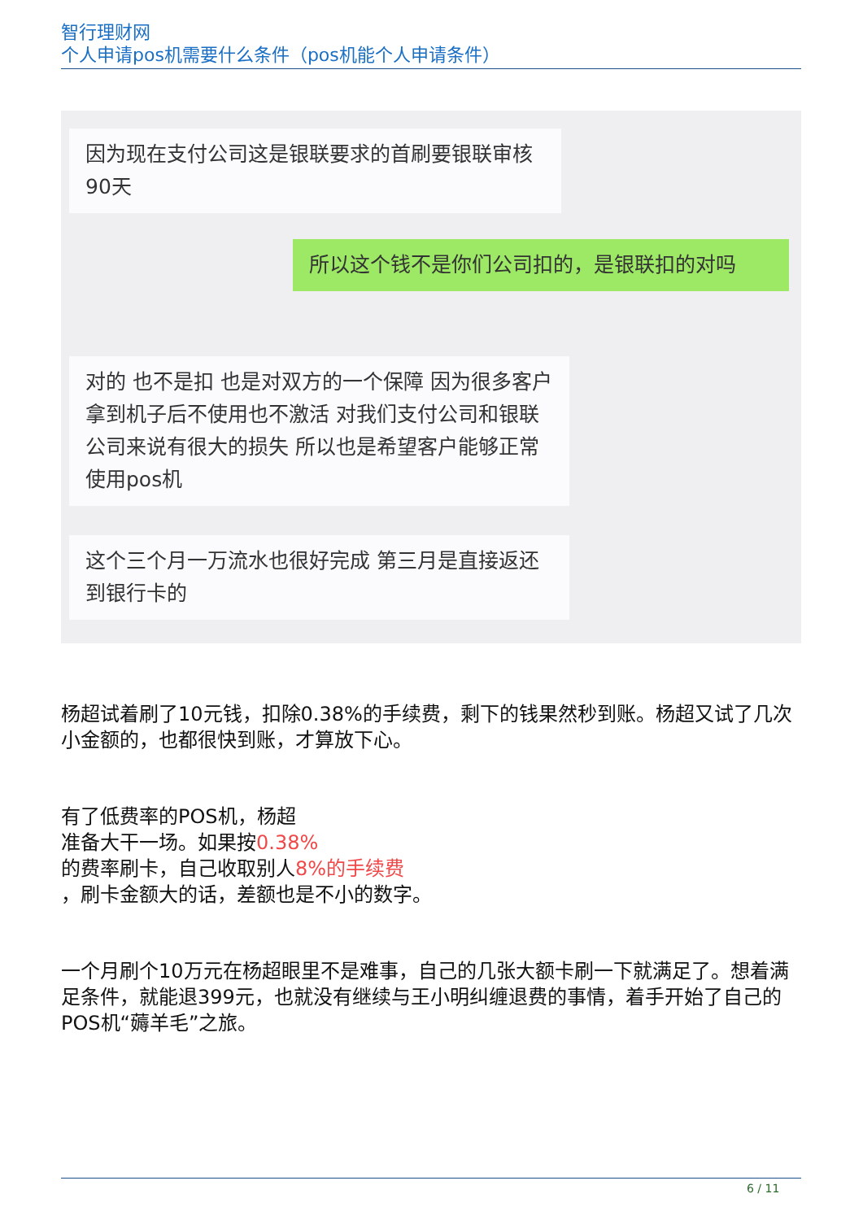智行理财网
个人申请pos机需要什么条件（pos机能个人申请条件）
因为现在支付公司这是银联要求的首刷要银联审核90天
所以这个钱不是你们公司扣的，是银联扣的对吗
对的 也不是扣 也是对双方的一个保障 因为很多客户拿到机子后不使用也不激活 对我们支付公司和银联公司来说有很大的损失 所以也是希望客户能够正常使用pos机
这个三个月一万流水也很好完成 第三月是直接返还到银行卡的
杨超试着刷了10元钱，扣除0.38%的手续费，剩下的钱果然秒到账。杨超又试了几次小金额的，也都很快到账，才算放下心。
有了低费率的POS机，杨超
准备大干一场。如果按0.38%
的费率刷卡，自己收取别人8%的手续费
，刷卡金额大的话，差额也是不小的数字。
一个月刷个10万元在杨超眼里不是难事，自己的几张大额卡刷一下就满足了。想着满足条件，就能退399元，也就没有继续与王小明纠缠退费的事情，着手开始了自己的POS机“薅羊毛”之旅。
6 / 11